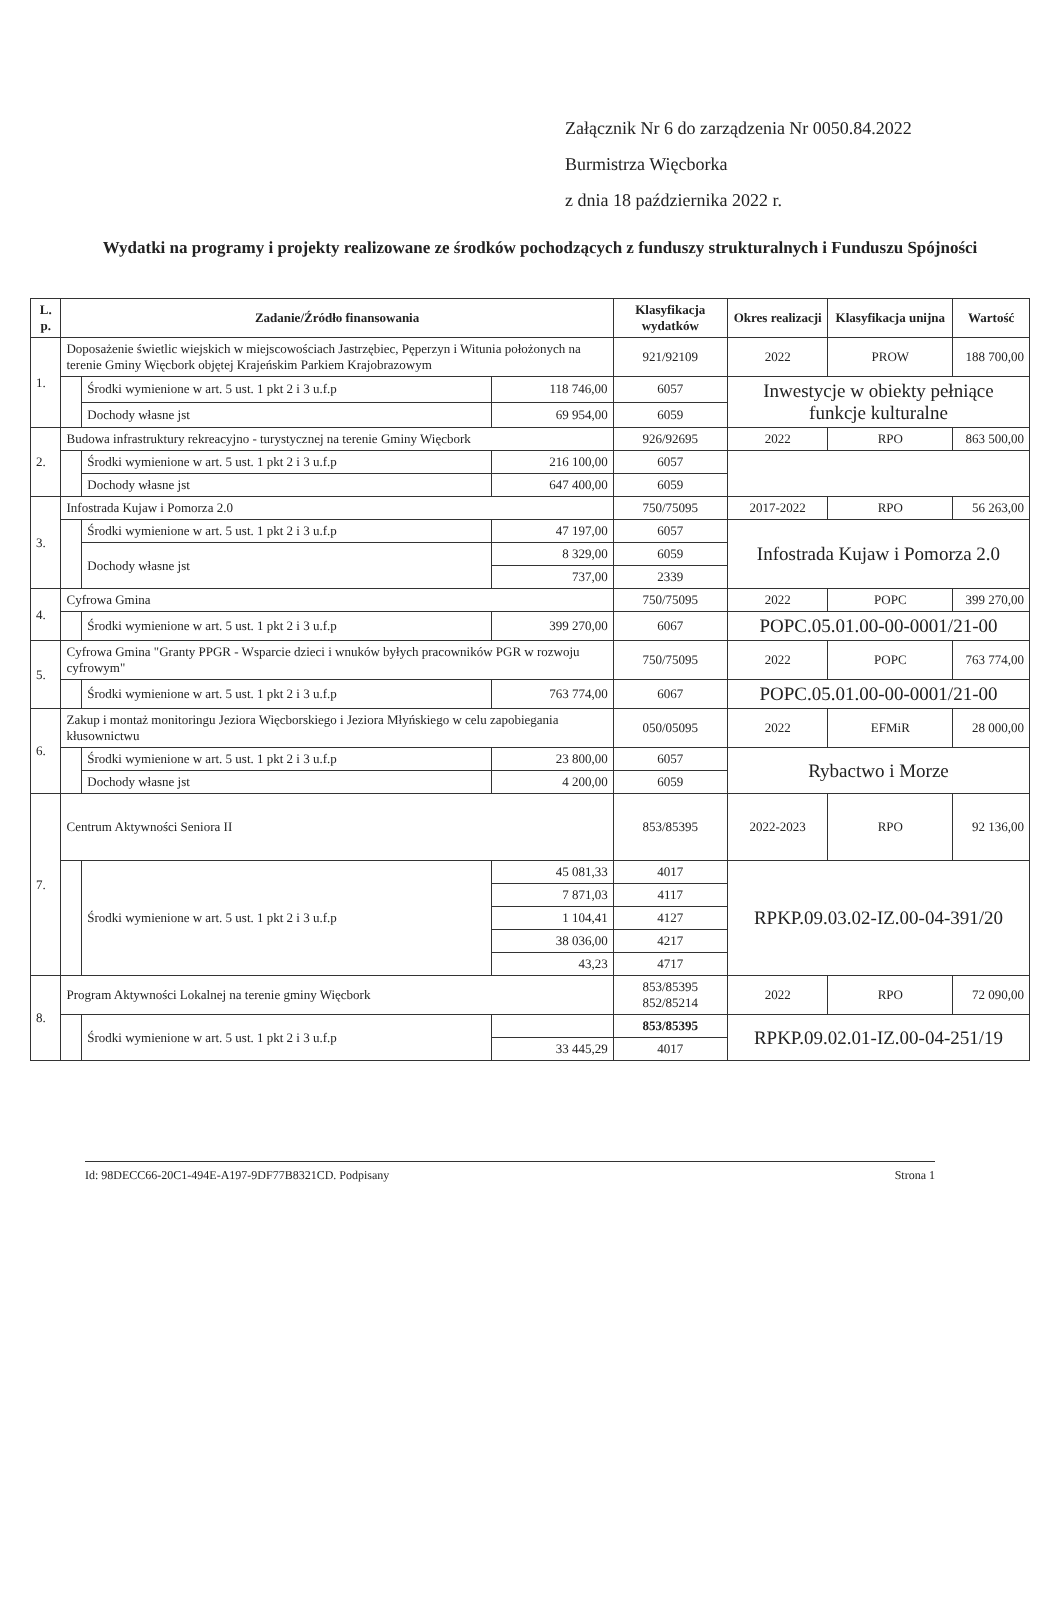Załącznik Nr 6 do zarządzenia Nr 0050.84.2022
Burmistrza Więcborka
z dnia 18 października 2022 r.
Wydatki na programy i projekty realizowane ze środków pochodzących z funduszy strukturalnych i Funduszu Spójności
| L. p. | Zadanie/Źródło finansowania | | | Klasyfikacja wydatków | Okres realizacji | Klasyfikacja unijna | Wartość |
| --- | --- | --- | --- | --- | --- | --- | --- |
| 1. | Doposażenie świetlic wiejskich w miejscowościach Jastrzębiec, Pęperzyn i Witunia położonych na terenie Gminy Więcbork objętej Krajeńskim Parkiem Krajobrazowym | | | 921/92109 | 2022 | PROW | 188 700,00 |
| | | Środki wymienione w art. 5 ust. 1 pkt 2 i 3 u.f.p | 118 746,00 | 6057 | Inwestycje w obiekty pełniące funkcje kulturalne | | |
| | | Dochody własne jst | 69 954,00 | 6059 | | | |
| 2. | Budowa infrastruktury rekreacyjno - turystycznej na terenie Gminy Więcbork | | | 926/92695 | 2022 | RPO | 863 500,00 |
| | | Środki wymienione w art. 5 ust. 1 pkt 2 i 3 u.f.p | 216 100,00 | 6057 | | | |
| | | Dochody własne jst | 647 400,00 | 6059 | | | |
| 3. | Infostrada Kujaw i Pomorza 2.0 | | | 750/75095 | 2017-2022 | RPO | 56 263,00 |
| | | Środki wymienione w art. 5 ust. 1 pkt 2 i 3 u.f.p | 47 197,00 | 6057 | Infostrada Kujaw i Pomorza 2.0 | | |
| | | Dochody własne jst | 8 329,00 | 6059 | | | |
| | | | 737,00 | 2339 | | | |
| 4. | Cyfrowa Gmina | | | 750/75095 | 2022 | POPC | 399 270,00 |
| | | Środki wymienione w art. 5 ust. 1 pkt 2 i 3 u.f.p | 399 270,00 | 6067 | POPC.05.01.00-00-0001/21-00 | | |
| 5. | Cyfrowa Gmina "Granty PPGR - Wsparcie dzieci i wnuków byłych pracowników PGR w rozwoju cyfrowym" | | | 750/75095 | 2022 | POPC | 763 774,00 |
| | | Środki wymienione w art. 5 ust. 1 pkt 2 i 3 u.f.p | 763 774,00 | 6067 | POPC.05.01.00-00-0001/21-00 | | |
| 6. | Zakup i montaż monitoringu Jeziora Więcborskiego i Jeziora Młyńskiego w celu zapobiegania kłusownictwu | | | 050/05095 | 2022 | EFMiR | 28 000,00 |
| | | Środki wymienione w art. 5 ust. 1 pkt 2 i 3 u.f.p | 23 800,00 | 6057 | Rybactwo i Morze | | |
| | | Dochody własne jst | 4 200,00 | 6059 | | | |
| 7. | Centrum Aktywności Seniora II | | | 853/85395 | 2022-2023 | RPO | 92 136,00 |
| | | Środki wymienione w art. 5 ust. 1 pkt 2 i 3 u.f.p | 45 081,33 | 4017 | RPKP.09.03.02-IZ.00-04-391/20 | | |
| | | | 7 871,03 | 4117 | | | |
| | | | 1 104,41 | 4127 | | | |
| | | | 38 036,00 | 4217 | | | |
| | | | 43,23 | 4717 | | | |
| 8. | Program Aktywności Lokalnej na terenie gminy Więcbork | | | 853/85395 852/85214 | 2022 | RPO | 72 090,00 |
| | | Środki wymienione w art. 5 ust. 1 pkt 2 i 3 u.f.p | | 853/85395 | RPKP.09.02.01-IZ.00-04-251/19 | | |
| | | | 33 445,29 | 4017 | | | |
Id: 98DECC66-20C1-494E-A197-9DF77B8321CD. Podpisany Strona 1